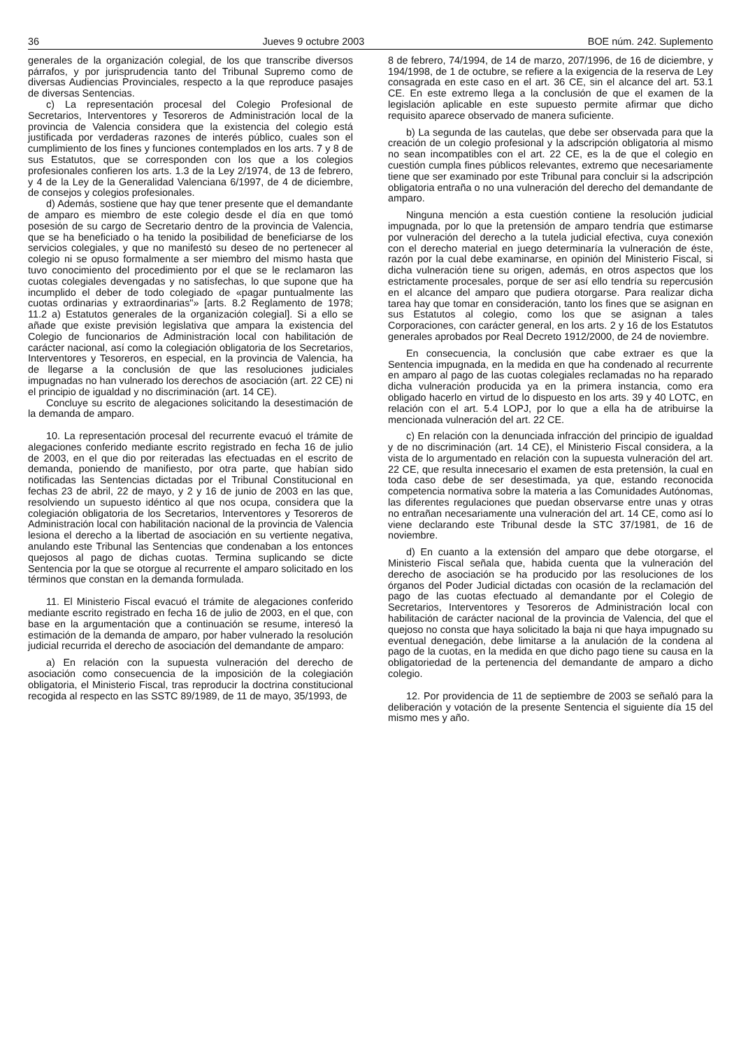36 Jueves 9 octubre 2003 BOE núm. 242. Suplemento
generales de la organización colegial, de los que transcribe diversos párrafos, y por jurisprudencia tanto del Tribunal Supremo como de diversas Audiencias Provinciales, respecto a la que reproduce pasajes de diversas Sentencias.
c) La representación procesal del Colegio Profesional de Secretarios, Interventores y Tesoreros de Administración local de la provincia de Valencia considera que la existencia del colegio está justificada por verdaderas razones de interés público, cuales son el cumplimiento de los fines y funciones contemplados en los arts. 7 y 8 de sus Estatutos, que se corresponden con los que a los colegios profesionales confieren los arts. 1.3 de la Ley 2/1974, de 13 de febrero, y 4 de la Ley de la Generalidad Valenciana 6/1997, de 4 de diciembre, de consejos y colegios profesionales.
d) Además, sostiene que hay que tener presente que el demandante de amparo es miembro de este colegio desde el día en que tomó posesión de su cargo de Secretario dentro de la provincia de Valencia, que se ha beneficiado o ha tenido la posibilidad de beneficiarse de los servicios colegiales, y que no manifestó su deseo de no pertenecer al colegio ni se opuso formalmente a ser miembro del mismo hasta que tuvo conocimiento del procedimiento por el que se le reclamaron las cuotas colegiales devengadas y no satisfechas, lo que supone que ha incumplido el deber de todo colegiado de «pagar puntualmente las cuotas ordinarias y extraordinarias"» [arts. 8.2 Reglamento de 1978; 11.2 a) Estatutos generales de la organización colegial]. Si a ello se añade que existe previsión legislativa que ampara la existencia del Colegio de funcionarios de Administración local con habilitación de carácter nacional, así como la colegiación obligatoria de los Secretarios, Interventores y Tesoreros, en especial, en la provincia de Valencia, ha de llegarse a la conclusión de que las resoluciones judiciales impugnadas no han vulnerado los derechos de asociación (art. 22 CE) ni el principio de igualdad y no discriminación (art. 14 CE).
Concluye su escrito de alegaciones solicitando la desestimación de la demanda de amparo.
10. La representación procesal del recurrente evacuó el trámite de alegaciones conferido mediante escrito registrado en fecha 16 de julio de 2003, en el que dio por reiteradas las efectuadas en el escrito de demanda, poniendo de manifiesto, por otra parte, que habían sido notificadas las Sentencias dictadas por el Tribunal Constitucional en fechas 23 de abril, 22 de mayo, y 2 y 16 de junio de 2003 en las que, resolviendo un supuesto idéntico al que nos ocupa, considera que la colegiación obligatoria de los Secretarios, Interventores y Tesoreros de Administración local con habilitación nacional de la provincia de Valencia lesiona el derecho a la libertad de asociación en su vertiente negativa, anulando este Tribunal las Sentencias que condenaban a los entonces quejosos al pago de dichas cuotas. Termina suplicando se dicte Sentencia por la que se otorgue al recurrente el amparo solicitado en los términos que constan en la demanda formulada.
11. El Ministerio Fiscal evacuó el trámite de alegaciones conferido mediante escrito registrado en fecha 16 de julio de 2003, en el que, con base en la argumentación que a continuación se resume, interesó la estimación de la demanda de amparo, por haber vulnerado la resolución judicial recurrida el derecho de asociación del demandante de amparo:
a) En relación con la supuesta vulneración del derecho de asociación como consecuencia de la imposición de la colegiación obligatoria, el Ministerio Fiscal, tras reproducir la doctrina constitucional recogida al respecto en las SSTC 89/1989, de 11 de mayo, 35/1993, de
8 de febrero, 74/1994, de 14 de marzo, 207/1996, de 16 de diciembre, y 194/1998, de 1 de octubre, se refiere a la exigencia de la reserva de Ley consagrada en este caso en el art. 36 CE, sin el alcance del art. 53.1 CE. En este extremo llega a la conclusión de que el examen de la legislación aplicable en este supuesto permite afirmar que dicho requisito aparece observado de manera suficiente.
b) La segunda de las cautelas, que debe ser observada para que la creación de un colegio profesional y la adscripción obligatoria al mismo no sean incompatibles con el art. 22 CE, es la de que el colegio en cuestión cumpla fines públicos relevantes, extremo que necesariamente tiene que ser examinado por este Tribunal para concluir si la adscripción obligatoria entraña o no una vulneración del derecho del demandante de amparo.
Ninguna mención a esta cuestión contiene la resolución judicial impugnada, por lo que la pretensión de amparo tendría que estimarse por vulneración del derecho a la tutela judicial efectiva, cuya conexión con el derecho material en juego determinaría la vulneración de éste, razón por la cual debe examinarse, en opinión del Ministerio Fiscal, si dicha vulneración tiene su origen, además, en otros aspectos que los estrictamente procesales, porque de ser así ello tendría su repercusión en el alcance del amparo que pudiera otorgarse. Para realizar dicha tarea hay que tomar en consideración, tanto los fines que se asignan en sus Estatutos al colegio, como los que se asignan a tales Corporaciones, con carácter general, en los arts. 2 y 16 de los Estatutos generales aprobados por Real Decreto 1912/2000, de 24 de noviembre.
En consecuencia, la conclusión que cabe extraer es que la Sentencia impugnada, en la medida en que ha condenado al recurrente en amparo al pago de las cuotas colegiales reclamadas no ha reparado dicha vulneración producida ya en la primera instancia, como era obligado hacerlo en virtud de lo dispuesto en los arts. 39 y 40 LOTC, en relación con el art. 5.4 LOPJ, por lo que a ella ha de atribuirse la mencionada vulneración del art. 22 CE.
c) En relación con la denunciada infracción del principio de igualdad y de no discriminación (art. 14 CE), el Ministerio Fiscal considera, a la vista de lo argumentado en relación con la supuesta vulneración del art. 22 CE, que resulta innecesario el examen de esta pretensión, la cual en toda caso debe de ser desestimada, ya que, estando reconocida competencia normativa sobre la materia a las Comunidades Autónomas, las diferentes regulaciones que puedan observarse entre unas y otras no entrañan necesariamente una vulneración del art. 14 CE, como así lo viene declarando este Tribunal desde la STC 37/1981, de 16 de noviembre.
d) En cuanto a la extensión del amparo que debe otorgarse, el Ministerio Fiscal señala que, habida cuenta que la vulneración del derecho de asociación se ha producido por las resoluciones de los órganos del Poder Judicial dictadas con ocasión de la reclamación del pago de las cuotas efectuado al demandante por el Colegio de Secretarios, Interventores y Tesoreros de Administración local con habilitación de carácter nacional de la provincia de Valencia, del que el quejoso no consta que haya solicitado la baja ni que haya impugnado su eventual denegación, debe limitarse a la anulación de la condena al pago de la cuotas, en la medida en que dicho pago tiene su causa en la obligatoriedad de la pertenencia del demandante de amparo a dicho colegio.
12. Por providencia de 11 de septiembre de 2003 se señaló para la deliberación y votación de la presente Sentencia el siguiente día 15 del mismo mes y año.